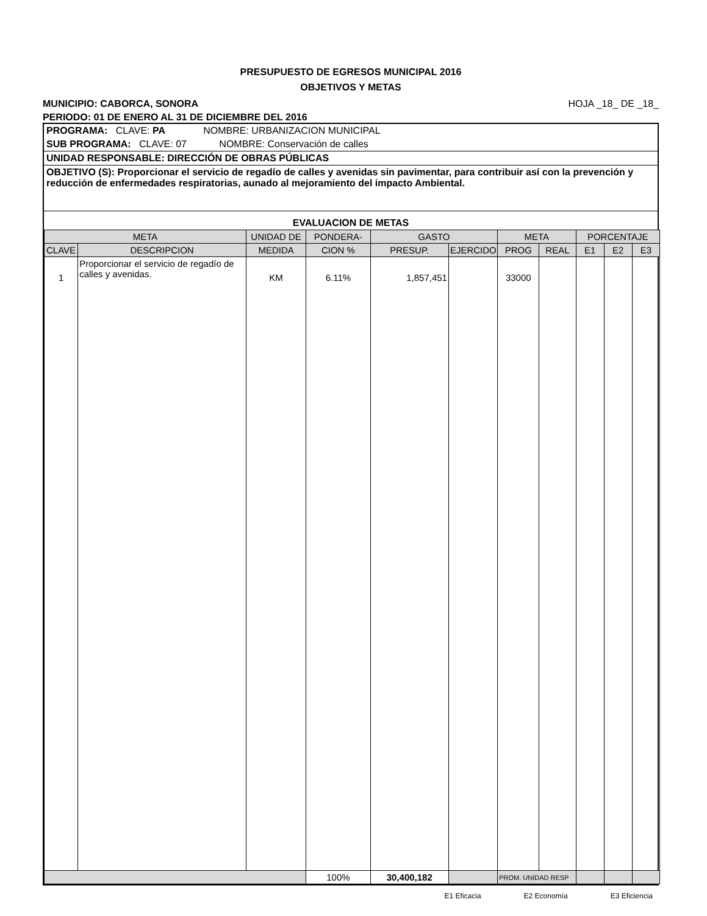PRESUPUESTO DE EGRESOS MUNICIPAL 2016
OBJETIVOS Y METAS
MUNICIPIO: CABORCA, SONORA HOJA _18_ DE _18_
PERIODO: 01 DE ENERO AL 31 DE DICIEMBRE DEL 2016
PROGRAMA: CLAVE: PA NOMBRE: URBANIZACION MUNICIPAL
SUB PROGRAMA: CLAVE: 07 NOMBRE: Conservación de calles
UNIDAD RESPONSABLE: DIRECCIÓN DE OBRAS PÚBLICAS
OBJETIVO (S): Proporcionar el servicio de regadío de calles y avenidas sin pavimentar, para contribuir así con la prevención y reducción de enfermedades respiratorias, aunado al mejoramiento del impacto Ambiental.
EVALUACION DE METAS
| META | | UNIDAD DE | PONDERA- | GASTO | | META | | PORCENTAJE | | |
| --- | --- | --- | --- | --- | --- | --- | --- | --- | --- | --- |
| CLAVE | DESCRIPCION | MEDIDA | CION % | PRESUP. | EJERCIDO | PROG | REAL | E1 | E2 | E3 |
| 1 | Proporcionar el servicio de regadío de calles y avenidas. | KM | 6.11% | 1,857,451 | | 33000 | | | | |
| | | | 100% | 30,400,182 | | PROM. UNIDAD RESP | | | | |
E1 Eficacia E2 Economía E3 Eficiencia